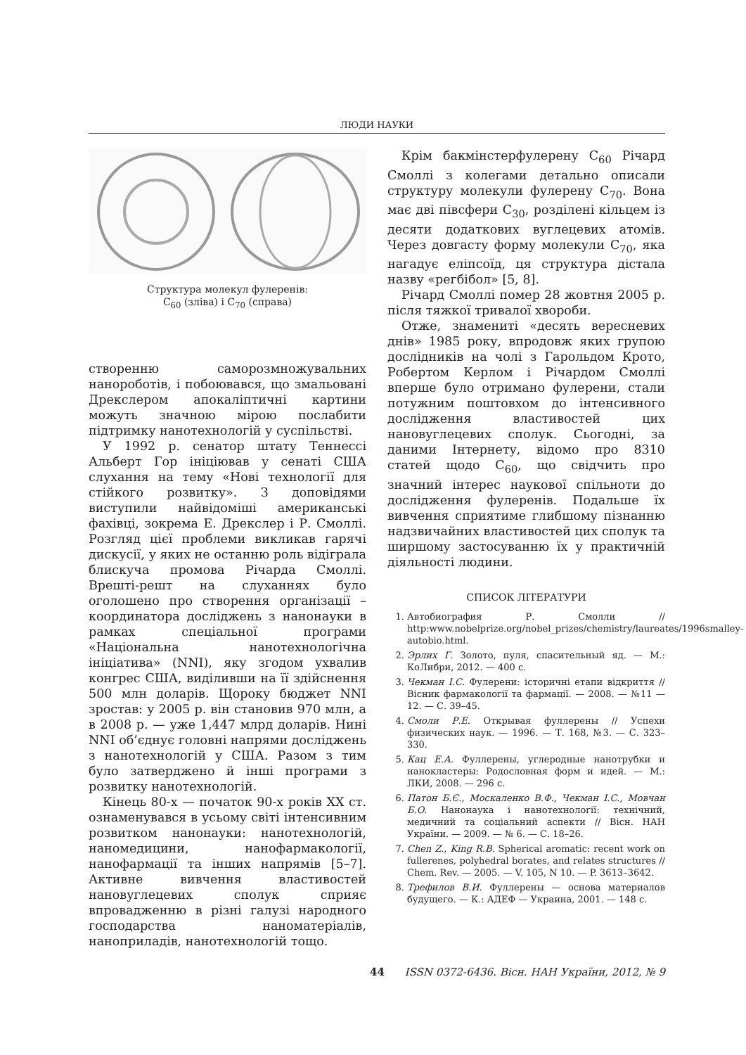ЛЮДИ НАУКИ
Структура молекул фулеренів:
C<sub>60</sub> (зліва) і C<sub>70</sub> (справа)
створенню саморозмножувальних нанороботів, і побоювався, що змальовані Дрекслером апокаліптичні картини можуть значною мірою послабити підтримку нанотехнологій у суспільстві.
У 1992 р. сенатор штату Теннессі Альберт Гор ініціював у сенаті США слухання на тему «Нові технології для стійкого розвитку». З доповідями виступили найвідоміші американські фахівці, зокрема Е. Дрекслер і Р. Смоллі. Розгляд цієї проблеми викликав гарячі дискусії, у яких не останню роль відіграла блискуча промова Річарда Смоллі. Врешті-решт на слуханнях було оголошено про створення організації – координатора досліджень з нанонауки в рамках спеціальної програми «Національна нанотехнологічна ініціатива» (NNI), яку згодом ухвалив конгрес США, виділивши на її здійснення 500 млн доларів. Щороку бюджет NNI зростав: у 2005 р. він становив 970 млн, а в 2008 р. — уже 1,447 млрд доларів. Нині NNI об’єднує головні напрями досліджень з нанотехнологій у США. Разом з тим було затверджено й інші програми з розвитку нанотехнологій.
Кінець 80-х — початок 90-х років XX ст. ознаменувався в усьому світі інтенсивним розвитком нанонауки: нанотехнологій, наномедицини, нанофармакології, нанофармації та інших напрямів [5–7]. Активне вивчення властивостей нановуглецевих сполук сприяє впровадженню в різні галузі народного господарства наноматеріалів, наноприладів, нанотехнологій тощо.
Крім бакмінстерфулерену C<sub>60</sub> Річард Смоллі з колегами детально описали структуру молекули фулерену C<sub>70</sub>. Вона має дві півсфери C<sub>30</sub>, розділені кільцем із десяти додаткових вуглецевих атомів. Через довгасту форму молекули C<sub>70</sub>, яка нагадує еліпсоїд, ця структура дістала назву «регбібол» [5, 8].
Річард Смоллі помер 28 жовтня 2005 р. після тяжкої тривалої хвороби.
Отже, знамениті «десять вересневих днів» 1985 року, впродовж яких групою дослідників на чолі з Гарольдом Крото, Робертом Керлом і Річардом Смоллі вперше було отримано фулерени, стали потужним поштовхом до інтенсивного дослідження властивостей цих нановуглецевих сполук. Сьогодні, за даними Інтернету, відомо про 8310 статей щодо C<sub>60</sub>, що свідчить про значний інтерес наукової спільноти до дослідження фулеренів. Подальше їх вивчення сприятиме глибшому пізнанню надзвичайних властивостей цих сполук та ширшому застосуванню їх у практичній діяльності людини.
СПИСОК ЛІТЕРАТУРИ
1. Автобиография Р. Смолли // http:www.nobelprize.org/nobel_prizes/chemistry/laureates/1996smalley-autobio.html.
2. Эрлих Г. Золото, пуля, спасительный яд. — М.: КоЛибри, 2012. — 400 с.
3. Чекман І.С. Фулерени: історичні етапи відкриття // Вісник фармакології та фармації. — 2008. — №11 — 12. — С. 39–45.
4. Смоли Р.Е. Открывая фуллерены // Успехи физических наук. — 1996. — Т. 168, №3. — С. 323–330.
5. Кац Е.А. Фуллерены, углеродные нанотрубки и нанокластеры: Родословная форм и идей. — М.: ЛКИ, 2008. — 296 с.
6. Патон Б.Є., Москаленко В.Ф., Чекман І.С., Мовчан Б.О. Нанонаука і нанотехнології: технічний, медичний та соціальний аспекти // Вісн. НАН України. — 2009. — № 6. — С. 18–26.
7. Chen Z., King R.B. Spherical aromatic: recent work on fullerenes, polyhedral borates, and relates structures // Chem. Rev. — 2005. — V. 105, N 10. — P. 3613–3642.
8. Трефилов В.И. Фуллерены — основа материалов будущего. — К.: АДЕФ — Украина, 2001. — 148 с.
44 ISSN 0372-6436. Вісн. НАН України, 2012, № 9